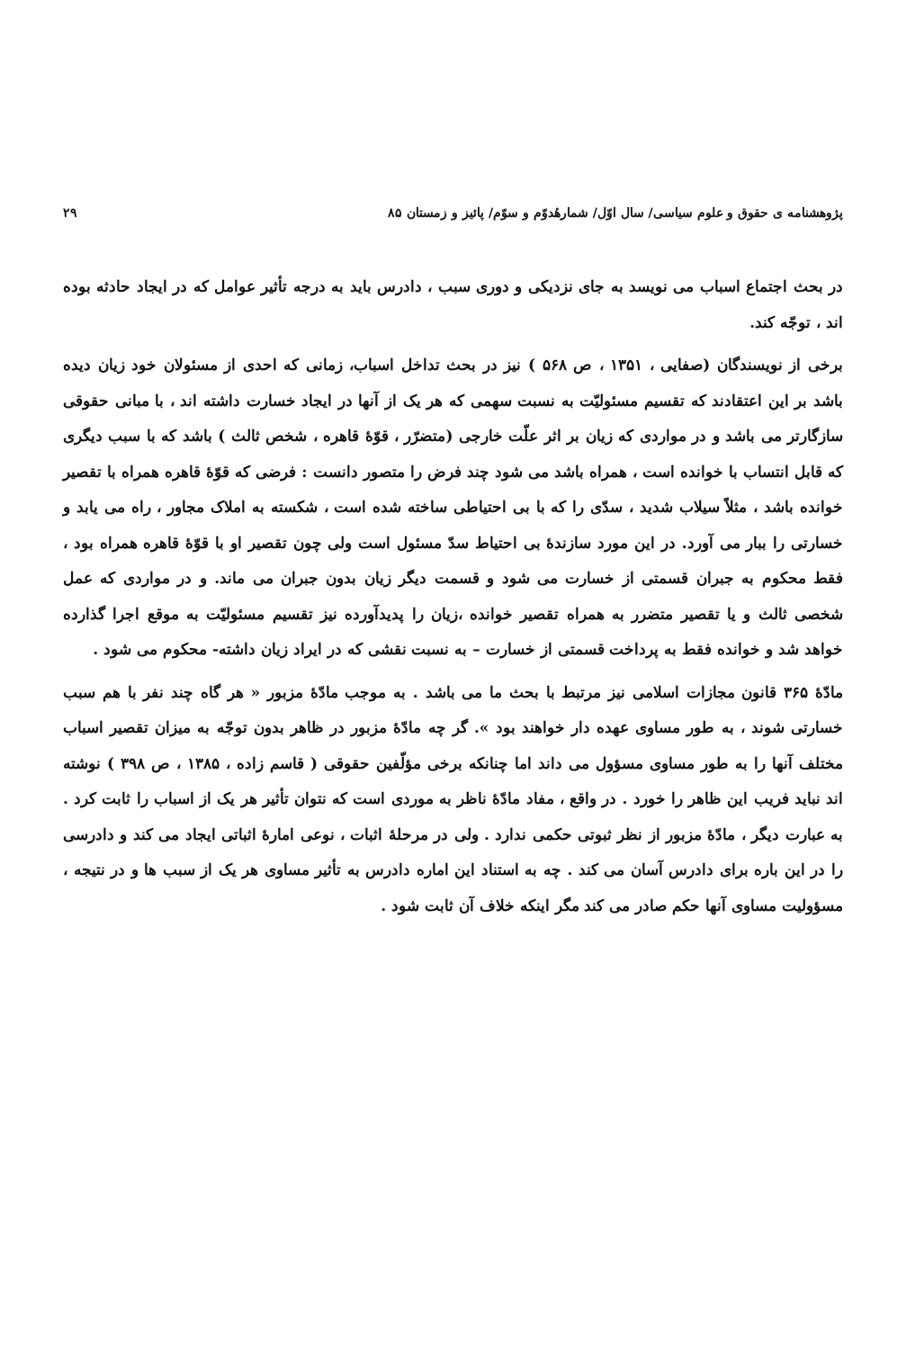پژوهشنامه ی حقوق و علوم سیاسی/ سال اوّل/ شمارهٔدوّم و سوّم/ پائیز و زمستان ۸۵ ۲۹
در بحث اجتماع اسباب می نویسد به جای نزدیکی و دوری سبب ، دادرس باید به درجه تأثیر عوامل که در ایجاد حادثه بوده اند ، توجّه کند.
برخی از نویسندگان (صفایی ، ۱۳۵۱ ، ص ۵۶۸ ) نیز در بحث تداخل اسباب، زمانی که احدی از مسئولان خود زیان دیده باشد بر این اعتقادند که تقسیم مسئولیّت به نسبت سهمی که هر یک از آنها در ایجاد خسارت داشته اند ، با مبانی حقوقی سازگارتر می باشد و در مواردی که زیان بر اثر علّت خارجی (متضرّر ، قوّهٔ قاهره ، شخص ثالث ) باشد که با سبب دیگری که قابل انتساب با خوانده است ، همراه باشد می شود چند فرض را متصور دانست : فرضی که قوّهٔ قاهره همراه با تقصیر خوانده باشد ، مثلاً سیلاب شدید ، سدّی را که با بی احتیاطی ساخته شده است ، شکسته به املاک مجاور ، راه می یابد و خسارتی را ببار می آورد. در این مورد سازندهٔ بی احتیاط سدّ مسئول است ولی چون تقصیر او با قوّهٔ قاهره همراه بود ، فقط محکوم به جبران قسمتی از خسارت می شود و قسمت دیگر زیان بدون جبران می ماند. و در مواردی که عمل شخصی ثالث و یا تقصیر متضرر به همراه تقصیر خوانده ،زیان را پدیدآورده نیز تقسیم مسئولیّت به موقع اجرا گذارده خواهد شد و خوانده فقط به پرداخت قسمتی از خسارت – به نسبت نقشی که در ایراد زیان داشته- محکوم می شود .
مادّهٔ ۳۶۵ قانون مجازات اسلامی نیز مرتبط با بحث ما می باشد . به موجب مادّهٔ مزبور « هر گاه چند نفر با هم سبب خسارتی شوند ، به طور مساوی عهده دار خواهند بود ». گر چه مادّهٔ مزبور در ظاهر بدون توجّه به میزان تقصیر اسباب مختلف آنها را به طور مساوی مسؤول می داند اما چنانکه برخی مؤلّفین حقوقی ( قاسم زاده ، ۱۳۸۵ ، ص ۳۹۸ ) نوشته اند نباید فریب این ظاهر را خورد . در واقع ، مفاد مادّهٔ ناظر به موردی است که نتوان تأثیر هر یک از اسباب را ثابت کرد . به عبارت دیگر ، مادّهٔ مزبور از نظر ثبوتی حکمی ندارد . ولی در مرحلهٔ اثبات ، نوعی امارهٔ اثباتی ایجاد می کند و دادرسی را در این باره برای دادرس آسان می کند . چه به استناد این اماره دادرس به تأثیر مساوی هر یک از سبب ها و در نتیجه ، مسؤولیت مساوی آنها حکم صادر می کند مگر اینکه خلاف آن ثابت شود .